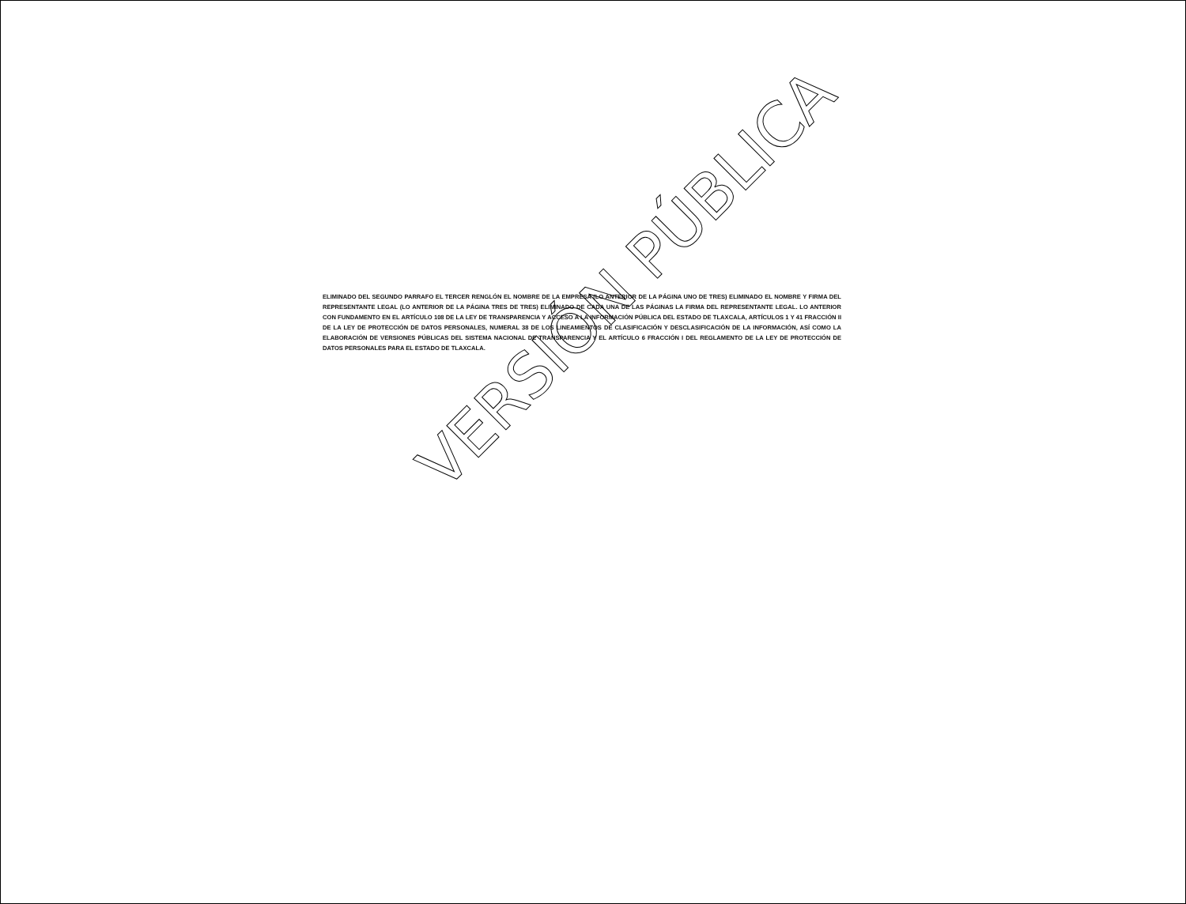ELIMINADO DEL SEGUNDO PARRAFO EL TERCER RENGLÓN EL NOMBRE DE LA EMPRESA (LO ANTERIOR DE LA PÁGINA UNO DE TRES) ELIMINADO EL NOMBRE Y FIRMA DEL REPRESENTANTE LEGAL (LO ANTERIOR DE LA PÁGINA TRES DE TRES) ELIMINADO DE CADA UNA DE LAS PÁGINAS LA FIRMA DEL REPRESENTANTE LEGAL. LO ANTERIOR CON FUNDAMENTO EN EL ARTÍCULO 108 DE LA LEY DE TRANSPARENCIA Y ACCESO A LA INFORMACIÓN PÚBLICA DEL ESTADO DE TLAXCALA, ARTÍCULOS 1 Y 41 FRACCIÓN II DE LA LEY DE PROTECCIÓN DE DATOS PERSONALES, NUMERAL 38 DE LOS LINEAMIENTOS DE CLASIFICACIÓN Y DESCLASIFICACIÓN DE LA INFORMACIÓN, ASÍ COMO LA ELABORACIÓN DE VERSIONES PÚBLICAS DEL SISTEMA NACIONAL DE TRANSPARENCIA Y EL ARTÍCULO 6 FRACCIÓN I DEL REGLAMENTO DE LA LEY DE PROTECCIÓN DE DATOS PERSONALES PARA EL ESTADO DE TLAXCALA.
VERSIÓN PÚBLICA